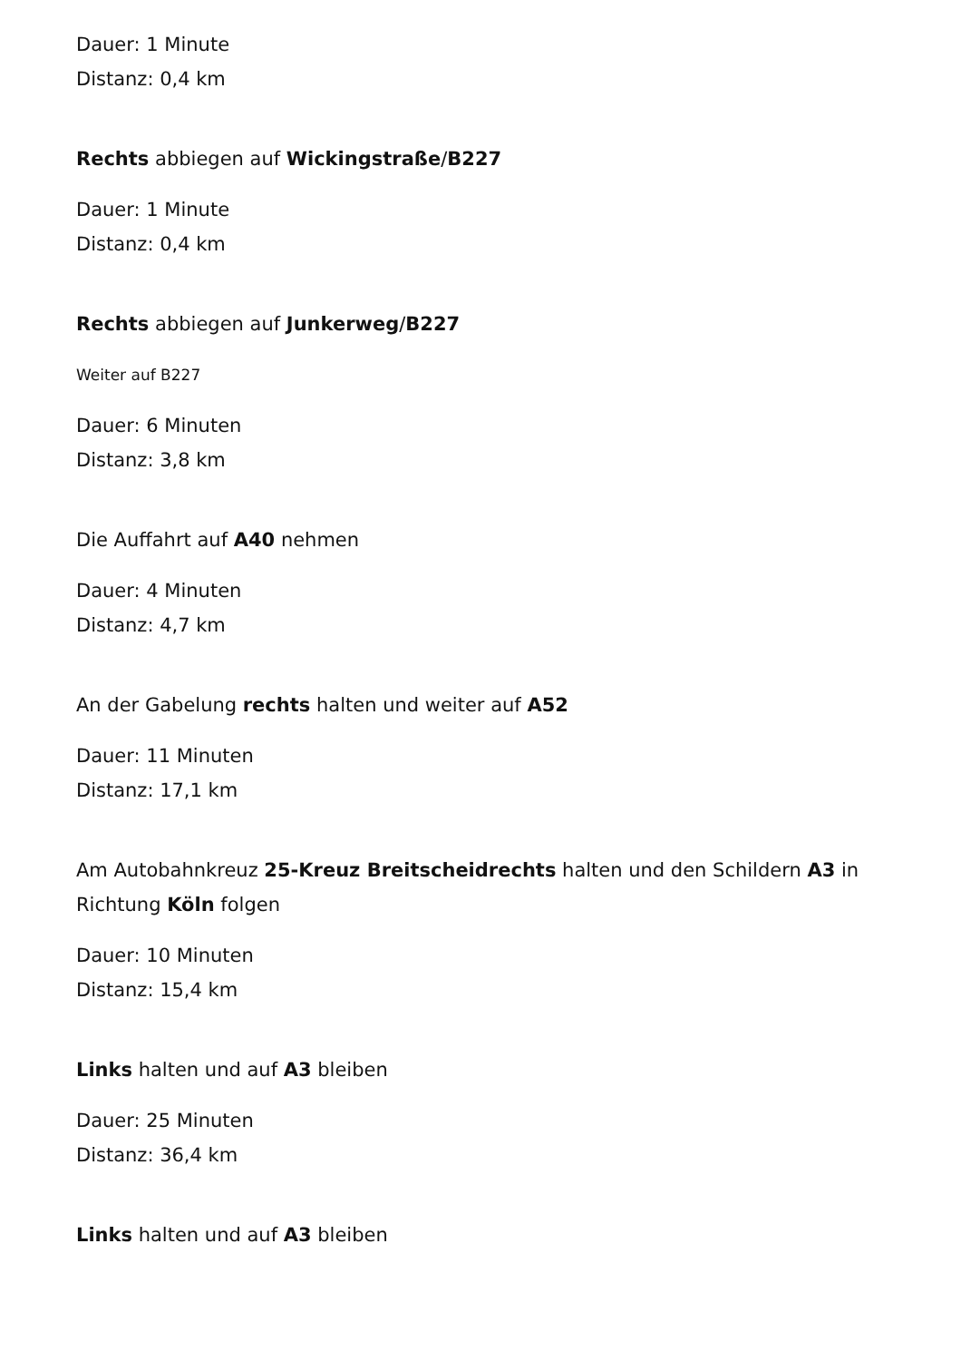Dauer: 1 Minute
Distanz: 0,4 km
Rechts abbiegen auf Wickingstraße/B227
Dauer: 1 Minute
Distanz: 0,4 km
Rechts abbiegen auf Junkerweg/B227
Weiter auf B227
Dauer: 6 Minuten
Distanz: 3,8 km
Die Auffahrt auf A40 nehmen
Dauer: 4 Minuten
Distanz: 4,7 km
An der Gabelung rechts halten und weiter auf A52
Dauer: 11 Minuten
Distanz: 17,1 km
Am Autobahnkreuz 25-Kreuz Breitscheidrechts halten und den Schildern A3 in Richtung Köln folgen
Dauer: 10 Minuten
Distanz: 15,4 km
Links halten und auf A3 bleiben
Dauer: 25 Minuten
Distanz: 36,4 km
Links halten und auf A3 bleiben